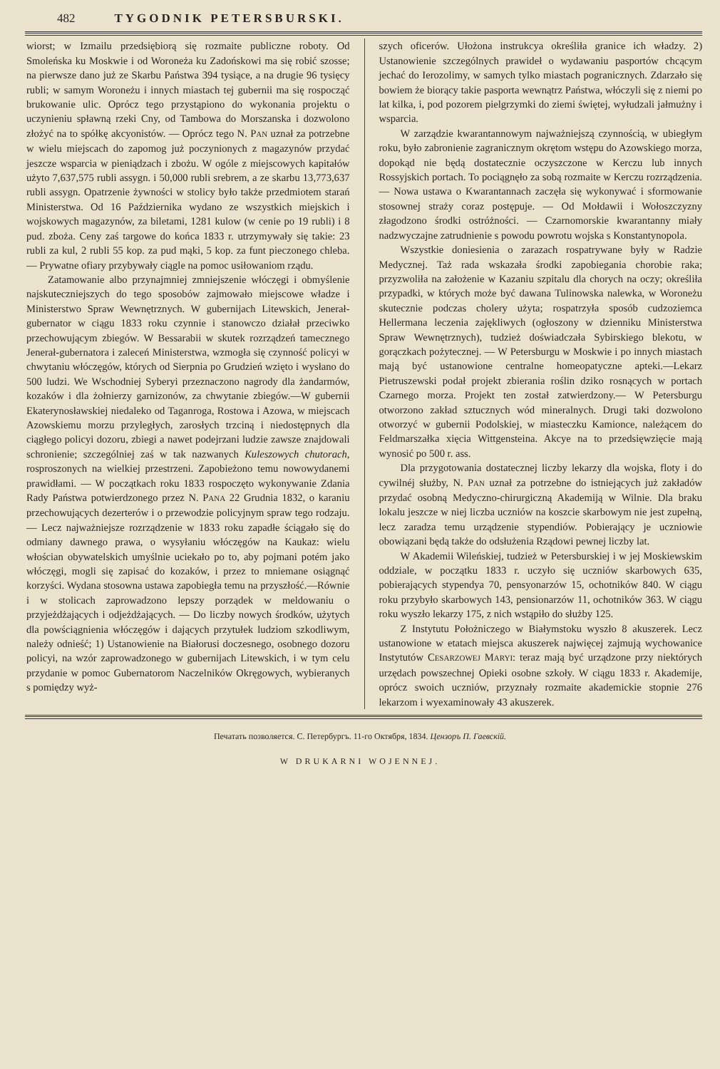482 TYGODNIK PETERSBURSKI.
wiorst; w Izmailu przedsiębiorą się rozmaite publiczne roboty. Od Smoleńska ku Moskwie i od Woroneża ku Zadońskowi ma się robić szosse; na pierwsze dano już ze Skarbu Państwa 394 tysiące, a na drugie 96 tysięcy rubli; w samym Woroneżu i innych miastach tej gubernii ma się rospocząć brukowanie ulic. Oprócz tego przystąpiono do wykonania projektu o uczynieniu spławną rzeki Cny, od Tambowa do Morszanska i dozwolono złożyć na to spółkę akcyonistów. — Oprócz tego N. PAN uznał za potrzebne w wielu miejscach do zapomog już poczynionych z magazynów przydać jeszcze wsparcia w pieniądzach i zbożu. W ogóle z miejscowych kapitałów użyto 7,637,575 rubli assygn. i 50,000 rubli srebrem, a ze skarbu 13,773,637 rubli assygn. Opatrzenie żywności w stolicy było także przedmiotem starań Ministerstwa. Od 16 Października wydano ze wszystkich miejskich i wojskowych magazynów, za biletami, 1281 kulow (w cenie po 19 rubli) i 8 pud. zboża. Ceny zaś targowe do końca 1833 r. utrzymywały się takie: 23 rubli za kul, 2 rubli 55 kop. za pud mąki, 5 kop. za funt pieczonego chleba. — Prywatne ofiary przybywały ciągle na pomoc usiłowaniom rządu.
Zatamowanie albo przynajmniej zmniejszenie włóczęgi i obmyślenie najskuteczniejszych do tego sposobów zajmowało miejscowe władze i Ministerstwo Spraw Wewnętrznych. W gubernijach Litewskich, Jenerał-gubernator w ciągu 1833 roku czynnie i stanowczo działał przeciwko przechowującym zbiegów. W Bessarabii w skutek rozrządzeń tamecznego Jenerał-gubernatora i zaleceń Ministerstwa, wzmogła się czynność policyi w chwytaniu włóczęgów, których od Sierpnia po Grudzień wzięto i wysłano do 500 ludzi. We Wschodniej Syberyi przeznaczono nagrody dla żandarmów, kozaków i dla żołnierzy garnizonów, za chwytanie zbiegów.—W gubernii Ekaterynosławskiej niedaleko od Taganroga, Rostowa i Azowa, w miejscach Azowskiemu morzu przyległych, zarosłych trzciną i niedostępnych dla ciągłego policyi dozoru, zbiegi a nawet podejrzani ludzie zawsze znajdowali schronienie; szczególniej zaś w tak nazwanych Kuleszowych chutorach, rosproszonych na wielkiej przestrzeni. Zapobieżono temu nowowydanemi prawidłami. — W początkach roku 1833 rospoczęto wykonywanie Zdania Rady Państwa potwierdzonego przez N. PANA 22 Grudnia 1832, o karaniu przechowujących dezerterów i o przewodzie policyjnym spraw tego rodzaju. — Lecz najważniejsze rozrządzenie w 1833 roku zapadłe ściągało się do odmiany dawnego prawa, o wysyłaniu włóczęgów na Kaukaz: wielu włościan obywatelskich umyślnie uciekało po to, aby pojmani potém jako włóczęgi, mogli się zapisać do kozaków, i przez to mniemane osiągnąć korzyści. Wydana stosowna ustawa zapobiegła temu na przyszłość.—Równie i w stolicach zaprowadzono lepszy porządek w meldowaniu o przyjeżdżających i odjeżdżających. — Do liczby nowych środków, użytych dla powściągnienia włóczęgów i dających przytułek ludziom szkodliwym, należy odnieść; 1) Ustanowienie na Białorusi doczesnego, osobnego dozoru policyi, na wzór zaprowadzonego w gubernijach Litewskich, i w tym celu przydanie w pomoc Gubernatorom Naczelników Okręgowych, wybieranych s pomiędzy wyż-
szych oficerów. Ułożona instrukcya określiła granice ich władzy. 2) Ustanowienie szczególnych prawideł o wydawaniu pasportów chcącym jechać do Ierozolimy, w samych tylko miastach pogranicznych. Zdarzało się bowiem że biorący takie pasporta wewnątrz Państwa, włóczyli się z niemi po lat kilka, i, pod pozorem pielgrzymki do ziemi świętej, wyłudzali jałmużny i wsparcia.
W zarządzie kwarantannowym najważniejszą czynnością, w ubiegłym roku, było zabronienie zagranicznym okrętom wstępu do Azowskiego morza, dopokąd nie będą dostatecznie oczyszczone w Kerczu lub innych Rossyjskich portach. To pociągnęło za sobą rozmaite w Kerczu rozrządzenia. — Nowa ustawa o Kwarantannach zaczęła się wykonywać i sformowanie stosownej straży coraz postępuje. — Od Mołdawii i Wołoszczyzny złagodzono środki ostróżności. — Czarnomorskie kwarantanny miały nadzwyczajne zatrudnienie s powodu powrotu wojska s Konstantynopola.
Wszystkie doniesienia o zarazach rospatrywane były w Radzie Medycznej. Taż rada wskazała środki zapobiegania chorobie raka; przyzwoliła na założenie w Kazaniu szpitalu dla chorych na oczy; określiła przypadki, w których może być dawana Tulinowska nalewka, w Woroneżu skutecznie podczas cholery użyta; rospatrzyła sposób cudzoziemca Hellermana leczenia zajękliwych (ogłoszony w dzienniku Ministerstwa Spraw Wewnętrznych), tudzież doświadczała Sybirskiego blekotu, w gorączkach pożytecznej. — W Petersburgu w Moskwie i po innych miastach mają być ustanowione centralne homeopatyczne apteki.—Lekarz Pietruszewski podał projekt zbierania roślin dziko rosnących w portach Czarnego morza. Projekt ten został zatwierdzony.— W Petersburgu otworzono zakład sztucznych wód mineralnych. Drugi taki dozwolono otworzyć w gubernii Podolskiej, w miasteczku Kamionce, należącem do Feldmarszałka xięcia Wittgensteina. Akcye na to przedsięwzięcie mają wynosić po 500 r. ass.
Dla przygotowania dostatecznej liczby lekarzy dla wojska, floty i do cywilnéj służby, N. PAN uznał za potrzebne do istniejących już zakładów przydać osobną Medyczno-chirurgiczną Akademiją w Wilnie. Dla braku lokalu jeszcze w niej liczba uczniów na koszcie skarbowym nie jest zupełną, lecz zaradza temu urządzenie stypendiów. Pobierający je uczniowie obowiązani będą także do odsłużenia Rządowi pewnej liczby lat.
W Akademii Wileńskiej, tudzież w Petersburskiej i w jej Moskiewskim oddziale, w początku 1833 r. uczyło się uczniów skarbowych 635, pobierających stypendya 70, pensyonarzów 15, ochotników 840. W ciągu roku przybyło skarbowych 143, pensionarzów 11, ochotników 363. W ciągu roku wyszło lekarzy 175, z nich wstąpiło do służby 125.
Z Instytutu Położniczego w Białymstoku wyszło 8 akuszerek. Lecz ustanowione w etatach miejsca akuszerek najwięcej zajmują wychowanice Instytutów CESARZOWEJ MARYI: teraz mają być urządzone przy niektórych urzędach powszechnej Opieki osobne szkoły. W ciągu 1833 r. Akademije, oprócz swoich uczniów, przyznały rozmaite akademickie stopnie 276 lekarzom i wyexaminowały 43 akuszerek.
Печатать позволяется. С. Петербургъ. 11-го Октября, 1834. Цензоръ П. Гаевскій.
W DRUKARNI WOJENNEJ.